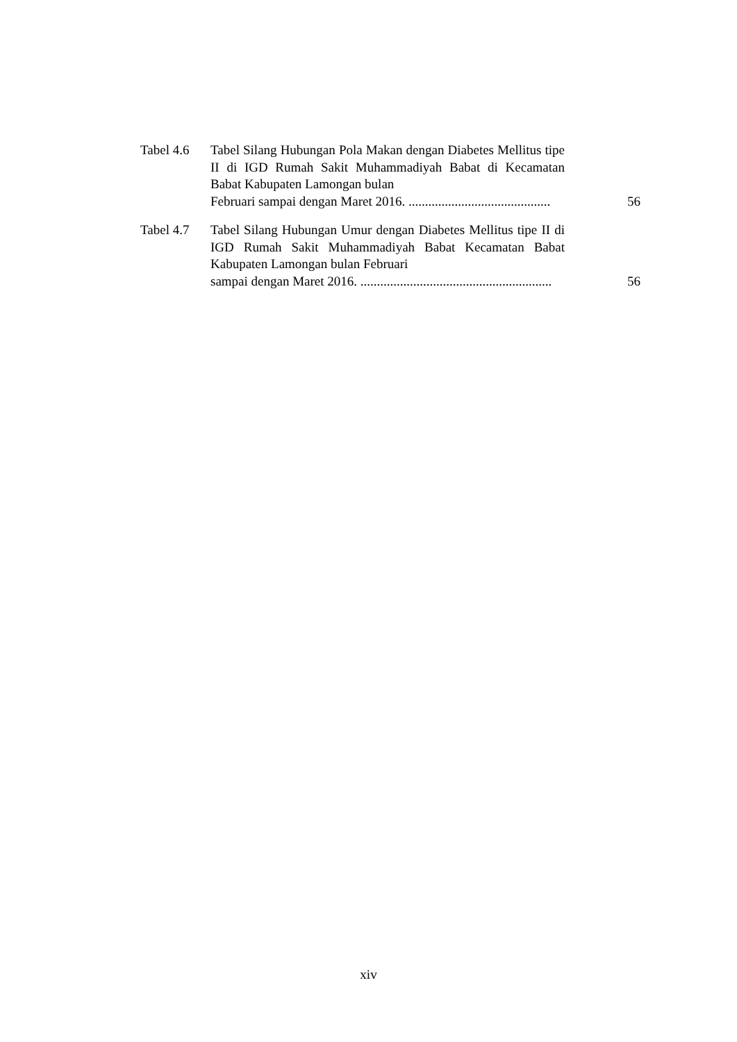Tabel 4.6
Tabel Silang Hubungan Pola Makan dengan Diabetes Mellitus tipe II di IGD Rumah Sakit Muhammadiyah Babat di Kecamatan Babat Kabupaten Lamongan bulan
Februari sampai dengan Maret 2016. ...........................................
56
Tabel 4.7
Tabel Silang Hubungan Umur dengan Diabetes Mellitus tipe II di IGD Rumah Sakit Muhammadiyah Babat Kecamatan Babat Kabupaten Lamongan bulan Februari
sampai dengan Maret 2016. ..........................................................
56
xiv